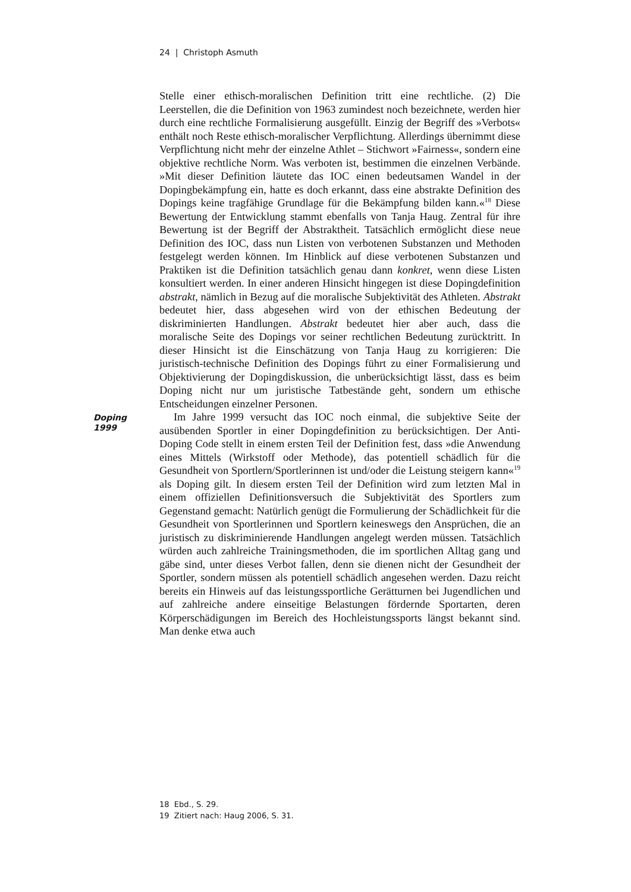24 | Christoph Asmuth
Stelle einer ethisch-moralischen Definition tritt eine rechtliche. (2) Die Leerstellen, die die Definition von 1963 zumindest noch bezeichnete, werden hier durch eine rechtliche Formalisierung ausgefüllt. Einzig der Begriff des »Verbots« enthält noch Reste ethisch-moralischer Verpflichtung. Allerdings übernimmt diese Verpflichtung nicht mehr der einzelne Athlet – Stichwort »Fairness«, sondern eine objektive rechtliche Norm. Was verboten ist, bestimmen die einzelnen Verbände. »Mit dieser Definition läutete das IOC einen bedeutsamen Wandel in der Dopingbekämpfung ein, hatte es doch erkannt, dass eine abstrakte Definition des Dopings keine tragfähige Grundlage für die Bekämpfung bilden kann.«<sup>18</sup> Diese Bewertung der Entwicklung stammt ebenfalls von Tanja Haug. Zentral für ihre Bewertung ist der Begriff der Abstraktheit. Tatsächlich ermöglicht diese neue Definition des IOC, dass nun Listen von verbotenen Substanzen und Methoden festgelegt werden können. Im Hinblick auf diese verbotenen Substanzen und Praktiken ist die Definition tatsächlich genau dann konkret, wenn diese Listen konsultiert werden. In einer anderen Hinsicht hingegen ist diese Dopingdefinition abstrakt, nämlich in Bezug auf die moralische Subjektivität des Athleten. Abstrakt bedeutet hier, dass abgesehen wird von der ethischen Bedeutung der diskriminierten Handlungen. Abstrakt bedeutet hier aber auch, dass die moralische Seite des Dopings vor seiner rechtlichen Bedeutung zurücktritt. In dieser Hinsicht ist die Einschätzung von Tanja Haug zu korrigieren: Die juristisch-technische Definition des Dopings führt zu einer Formalisierung und Objektivierung der Dopingdiskussion, die unberücksichtigt lässt, dass es beim Doping nicht nur um juristische Tatbestände geht, sondern um ethische Entscheidungen einzelner Personen.
Doping
1999
Im Jahre 1999 versucht das IOC noch einmal, die subjektive Seite der ausübenden Sportler in einer Dopingdefinition zu berücksichtigen. Der Anti-Doping Code stellt in einem ersten Teil der Definition fest, dass »die Anwendung eines Mittels (Wirkstoff oder Methode), das potentiell schädlich für die Gesundheit von Sportlern/Sportlerinnen ist und/oder die Leistung steigern kann«<sup>19</sup> als Doping gilt. In diesem ersten Teil der Definition wird zum letzten Mal in einem offiziellen Definitionsversuch die Subjektivität des Sportlers zum Gegenstand gemacht: Natürlich genügt die Formulierung der Schädlichkeit für die Gesundheit von Sportlerinnen und Sportlern keineswegs den Ansprüchen, die an juristisch zu diskriminierende Handlungen angelegt werden müssen. Tatsächlich würden auch zahlreiche Trainingsmethoden, die im sportlichen Alltag gang und gäbe sind, unter dieses Verbot fallen, denn sie dienen nicht der Gesundheit der Sportler, sondern müssen als potentiell schädlich angesehen werden. Dazu reicht bereits ein Hinweis auf das leistungssportliche Gerätturnen bei Jugendlichen und auf zahlreiche andere einseitige Belastungen fördernde Sportarten, deren Körperschädigungen im Bereich des Hochleistungssports längst bekannt sind. Man denke etwa auch
18 Ebd., S. 29.
19 Zitiert nach: Haug 2006, S. 31.